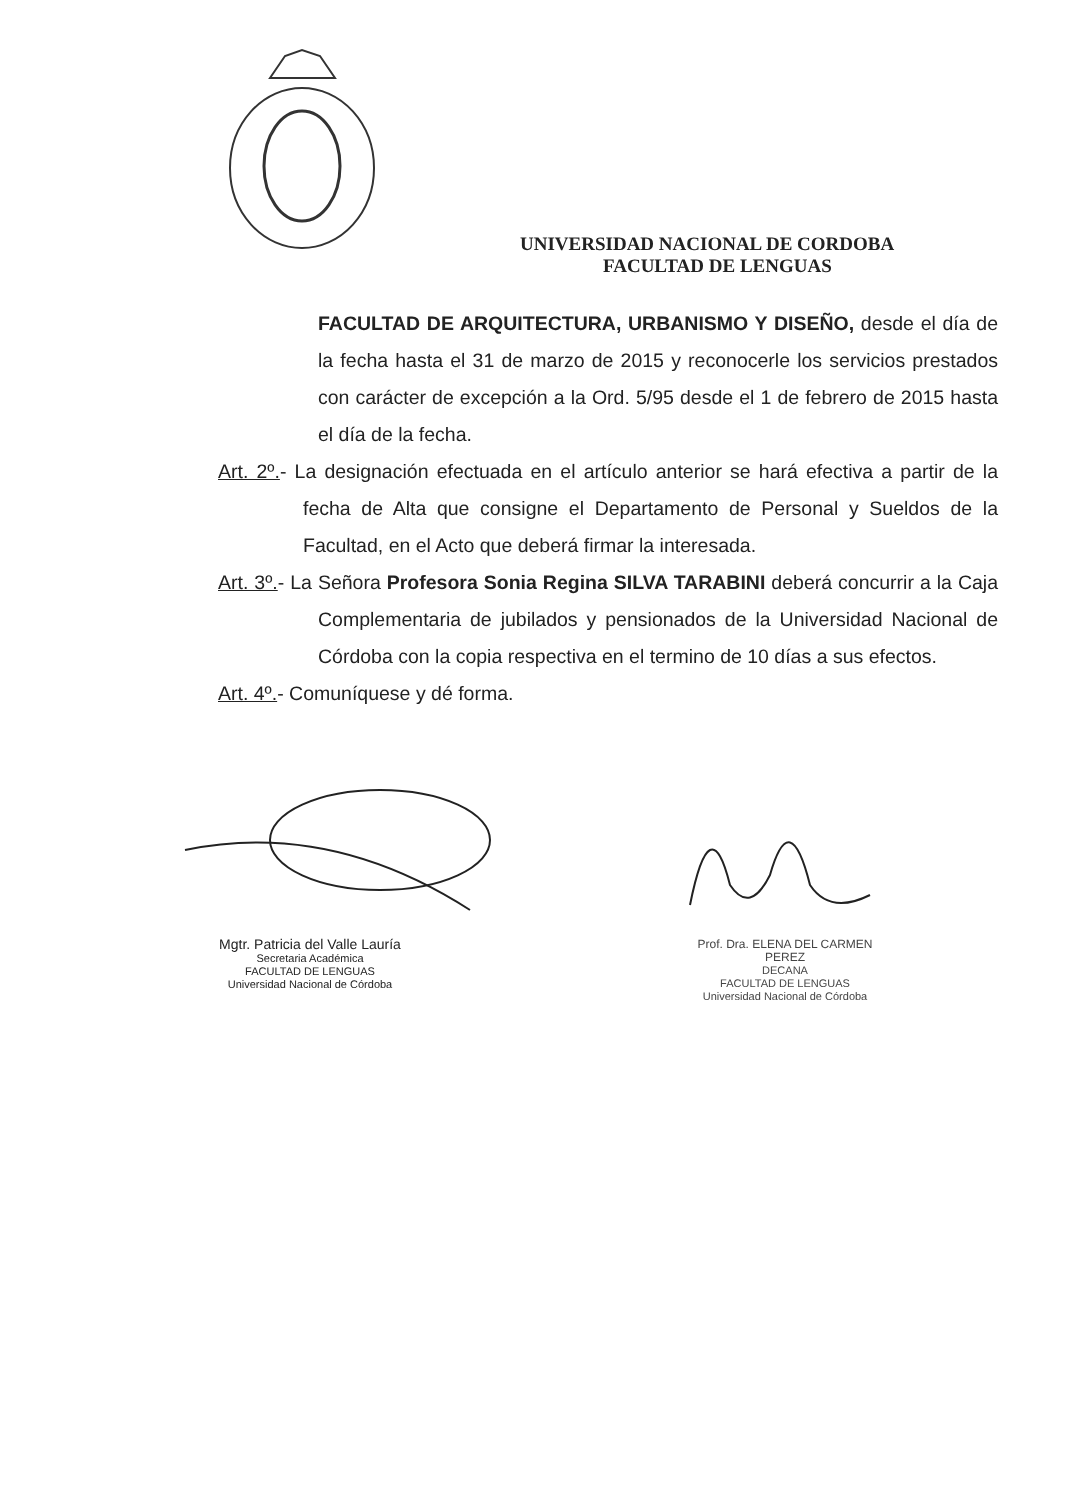UNIVERSIDAD NACIONAL DE CORDOBA
FACULTAD DE LENGUAS
FACULTAD DE ARQUITECTURA, URBANISMO Y DISEÑO, desde el día de la fecha hasta el 31 de marzo de 2015 y reconocerle los servicios prestados con carácter de excepción a la Ord. 5/95 desde el 1 de febrero de 2015 hasta el día de la fecha.
Art. 2º.- La designación efectuada en el artículo anterior se hará efectiva a partir de la fecha de Alta que consigne el Departamento de Personal y Sueldos de la Facultad, en el Acto que deberá firmar la interesada.
Art. 3º.- La Señora Profesora Sonia Regina SILVA TARABINI deberá concurrir a la Caja Complementaria de jubilados y pensionados de la Universidad Nacional de Córdoba con la copia respectiva en el termino de 10 días a sus efectos.
Art. 4º.- Comuníquese y dé forma.
Mgtr. Patricia del Valle Lauría
Secretaria Académica
FACULTAD DE LENGUAS
Universidad Nacional de Córdoba
Prof. Dra. ELENA DEL CARMEN PEREZ
DECANA
FACULTAD DE LENGUAS
Universidad Nacional de Córdoba